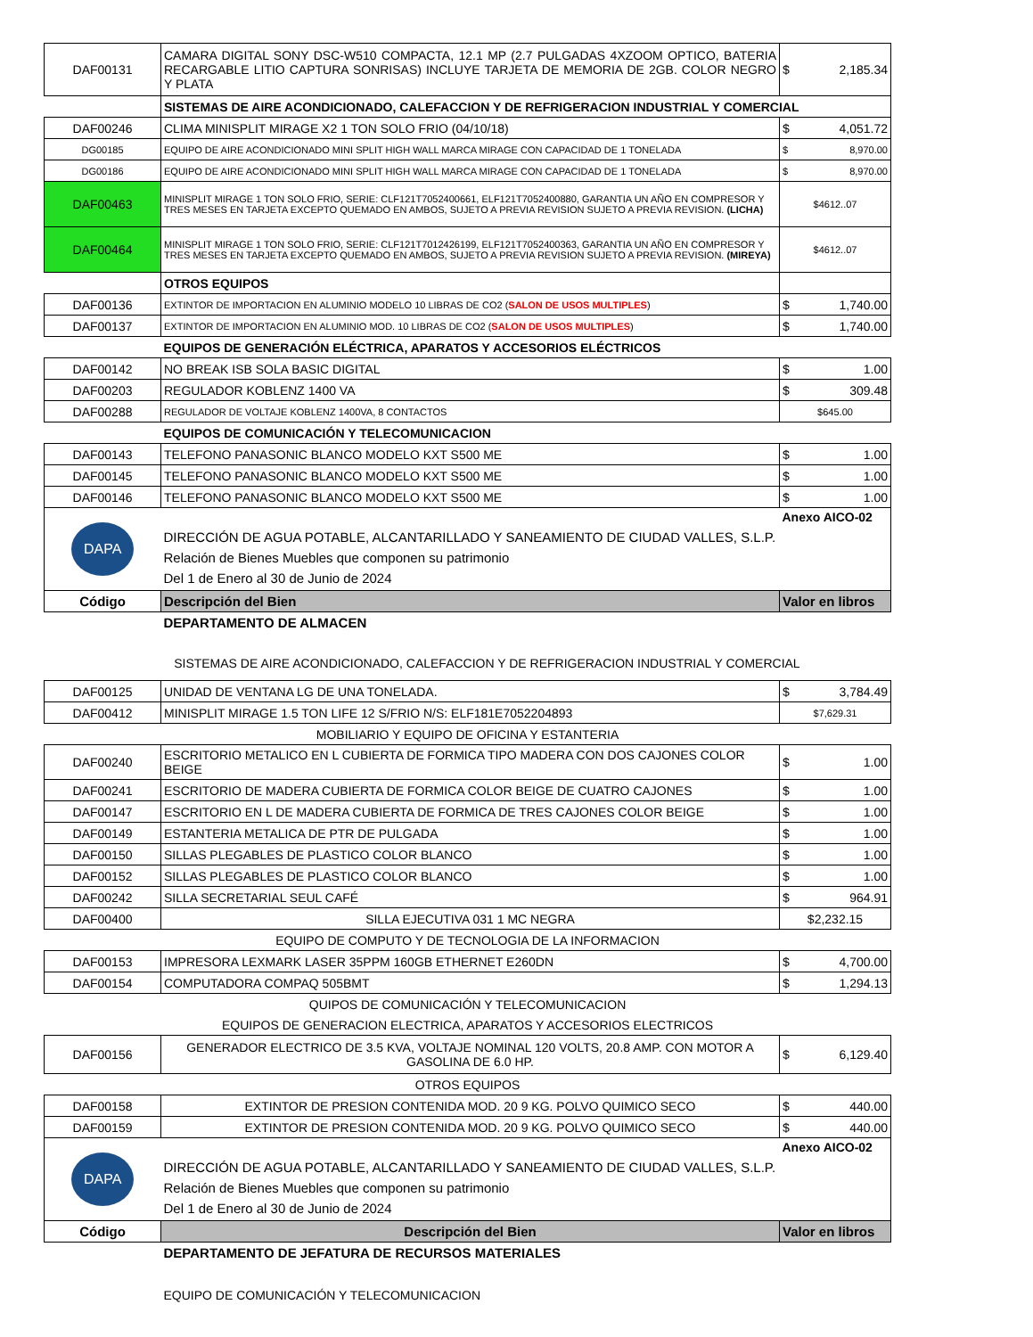| DAF00131 | CAMARA DIGITAL SONY DSC-W510 COMPACTA, 12.1 MP (2.7 PULGADAS 4XZOOM OPTICO, BATERIA RECARGABLE LITIO CAPTURA SONRISAS) INCLUYE TARJETA DE MEMORIA DE 2GB. COLOR NEGRO Y PLATA | $ 2,185.34 |
| | SISTEMAS DE AIRE ACONDICIONADO, CALEFACCION Y DE REFRIGERACION INDUSTRIAL Y COMERCIAL | |
| DAF00246 | CLIMA MINISPLIT MIRAGE X2 1 TON SOLO FRIO (04/10/18) | $ 4,051.72 |
| DG00185 | EQUIPO DE AIRE ACONDICIONADO MINI SPLIT HIGH WALL MARCA MIRAGE CON CAPACIDAD DE 1 TONELADA | $ 8,970.00 |
| DG00186 | EQUIPO DE AIRE ACONDICIONADO MINI SPLIT HIGH WALL MARCA MIRAGE CON CAPACIDAD DE 1 TONELADA | $ 8,970.00 |
| DAF00463 | MINISPLIT MIRAGE 1 TON SOLO FRIO, SERIE: CLF121T7052400661, ELF121T7052400880, GARANTIA UN AÑO EN COMPRESOR Y TRES MESES EN TARJETA EXCEPTO QUEMADO EN AMBOS, SUJETO A PREVIA REVISION SUJETO A PREVIA REVISION. (LICHA) | $4612..07 |
| DAF00464 | MINISPLIT MIRAGE 1 TON SOLO FRIO, SERIE: CLF121T7012426199, ELF121T7052400363, GARANTIA UN AÑO EN COMPRESOR Y TRES MESES EN TARJETA EXCEPTO QUEMADO EN AMBOS, SUJETO A PREVIA REVISION SUJETO A PREVIA REVISION. (MIREYA) | $4612..07 |
| | OTROS EQUIPOS | |
| DAF00136 | EXTINTOR DE IMPORTACION EN ALUMINIO MODELO 10 LIBRAS DE CO2 ( SALON DE USOS MULTIPLES ) | $ 1,740.00 |
| DAF00137 | EXTINTOR DE IMPORTACION EN ALUMINIO MOD. 10 LIBRAS DE CO2 ( SALON DE USOS MULTIPLES ) | $ 1,740.00 |
| | EQUIPOS DE GENERACIÓN ELÉCTRICA, APARATOS Y ACCESORIOS ELÉCTRICOS | |
| DAF00142 | NO BREAK ISB SOLA BASIC DIGITAL | $ 1.00 |
| DAF00203 | REGULADOR KOBLENZ 1400 VA | $ 309.48 |
| DAF00288 | REGULADOR DE VOLTAJE KOBLENZ 1400VA, 8 CONTACTOS | $645.00 |
| | EQUIPOS DE COMUNICACIÓN Y TELECOMUNICACION | |
| DAF00143 | TELEFONO PANASONIC BLANCO MODELO KXT S500 ME | $ 1.00 |
| DAF00145 | TELEFONO PANASONIC BLANCO MODELO KXT S500 ME | $ 1.00 |
| DAF00146 | TELEFONO PANASONIC BLANCO MODELO KXT S500 ME | $ 1.00 |
| DAPA | DIRECCIÓN DE AGUA POTABLE, ALCANTARILLADO Y SANEAMIENTO DE CIUDAD VALLES, S.L.P. Relación de Bienes Muebles que componen su patrimonio Del 1 de Enero al 30 de Junio de 2024 | Anexo AICO-02 |
| Código | Descripción del Bien | Valor en libros |
| | DEPARTAMENTO DE ALMACEN | |
| | SISTEMAS DE AIRE ACONDICIONADO, CALEFACCION Y DE REFRIGERACION INDUSTRIAL Y COMERCIAL | |
| DAF00125 | UNIDAD DE VENTANA LG DE UNA TONELADA. | $ 3,784.49 |
| DAF00412 | MINISPLIT MIRAGE 1.5 TON LIFE 12 S/FRIO N/S: ELF181E7052204893 | $7,629.31 |
| MOBILIARIO Y EQUIPO DE OFICINA Y ESTANTERIA | | |
| DAF00240 | ESCRITORIO METALICO EN L CUBIERTA DE FORMICA TIPO MADERA CON DOS CAJONES COLOR BEIGE | $ 1.00 |
| DAF00241 | ESCRITORIO DE MADERA CUBIERTA DE FORMICA COLOR BEIGE DE CUATRO CAJONES | $ 1.00 |
| DAF00147 | ESCRITORIO EN L DE MADERA CUBIERTA DE FORMICA DE TRES CAJONES COLOR BEIGE | $ 1.00 |
| DAF00149 | ESTANTERIA METALICA DE PTR DE PULGADA | $ 1.00 |
| DAF00150 | SILLAS PLEGABLES DE PLASTICO COLOR BLANCO | $ 1.00 |
| DAF00152 | SILLAS PLEGABLES DE PLASTICO COLOR BLANCO | $ 1.00 |
| DAF00242 | SILLA SECRETARIAL SEUL CAFÉ | $ 964.91 |
| DAF00400 | SILLA EJECUTIVA 031 1 MC NEGRA | $2,232.15 |
| EQUIPO DE COMPUTO Y DE TECNOLOGIA DE LA INFORMACION | | |
| DAF00153 | IMPRESORA LEXMARK LASER 35PPM 160GB ETHERNET E260DN | $ 4,700.00 |
| DAF00154 | COMPUTADORA COMPAQ 505BMT | $ 1,294.13 |
| QUIPOS DE COMUNICACIÓN Y TELECOMUNICACION | | |
| EQUIPOS DE GENERACION ELECTRICA, APARATOS Y ACCESORIOS ELECTRICOS | | |
| DAF00156 | GENERADOR ELECTRICO DE 3.5 KVA, VOLTAJE NOMINAL 120 VOLTS, 20.8 AMP. CON MOTOR A GASOLINA DE 6.0 HP. | $ 6,129.40 |
| OTROS EQUIPOS | | |
| DAF00158 | EXTINTOR DE PRESION CONTENIDA MOD. 20 9 KG. POLVO QUIMICO SECO | $ 440.00 |
| DAF00159 | EXTINTOR DE PRESION CONTENIDA MOD. 20 9 KG. POLVO QUIMICO SECO | $ 440.00 |
| DAPA | DIRECCIÓN DE AGUA POTABLE, ALCANTARILLADO Y SANEAMIENTO DE CIUDAD VALLES, S.L.P. Relación de Bienes Muebles que componen su patrimonio Del 1 de Enero al 30 de Junio de 2024 | Anexo AICO-02 |
| Código | Descripción del Bien | Valor en libros |
| | DEPARTAMENTO DE JEFATURA DE RECURSOS MATERIALES | |
| | EQUIPO DE COMUNICACIÓN Y TELECOMUNICACION | |